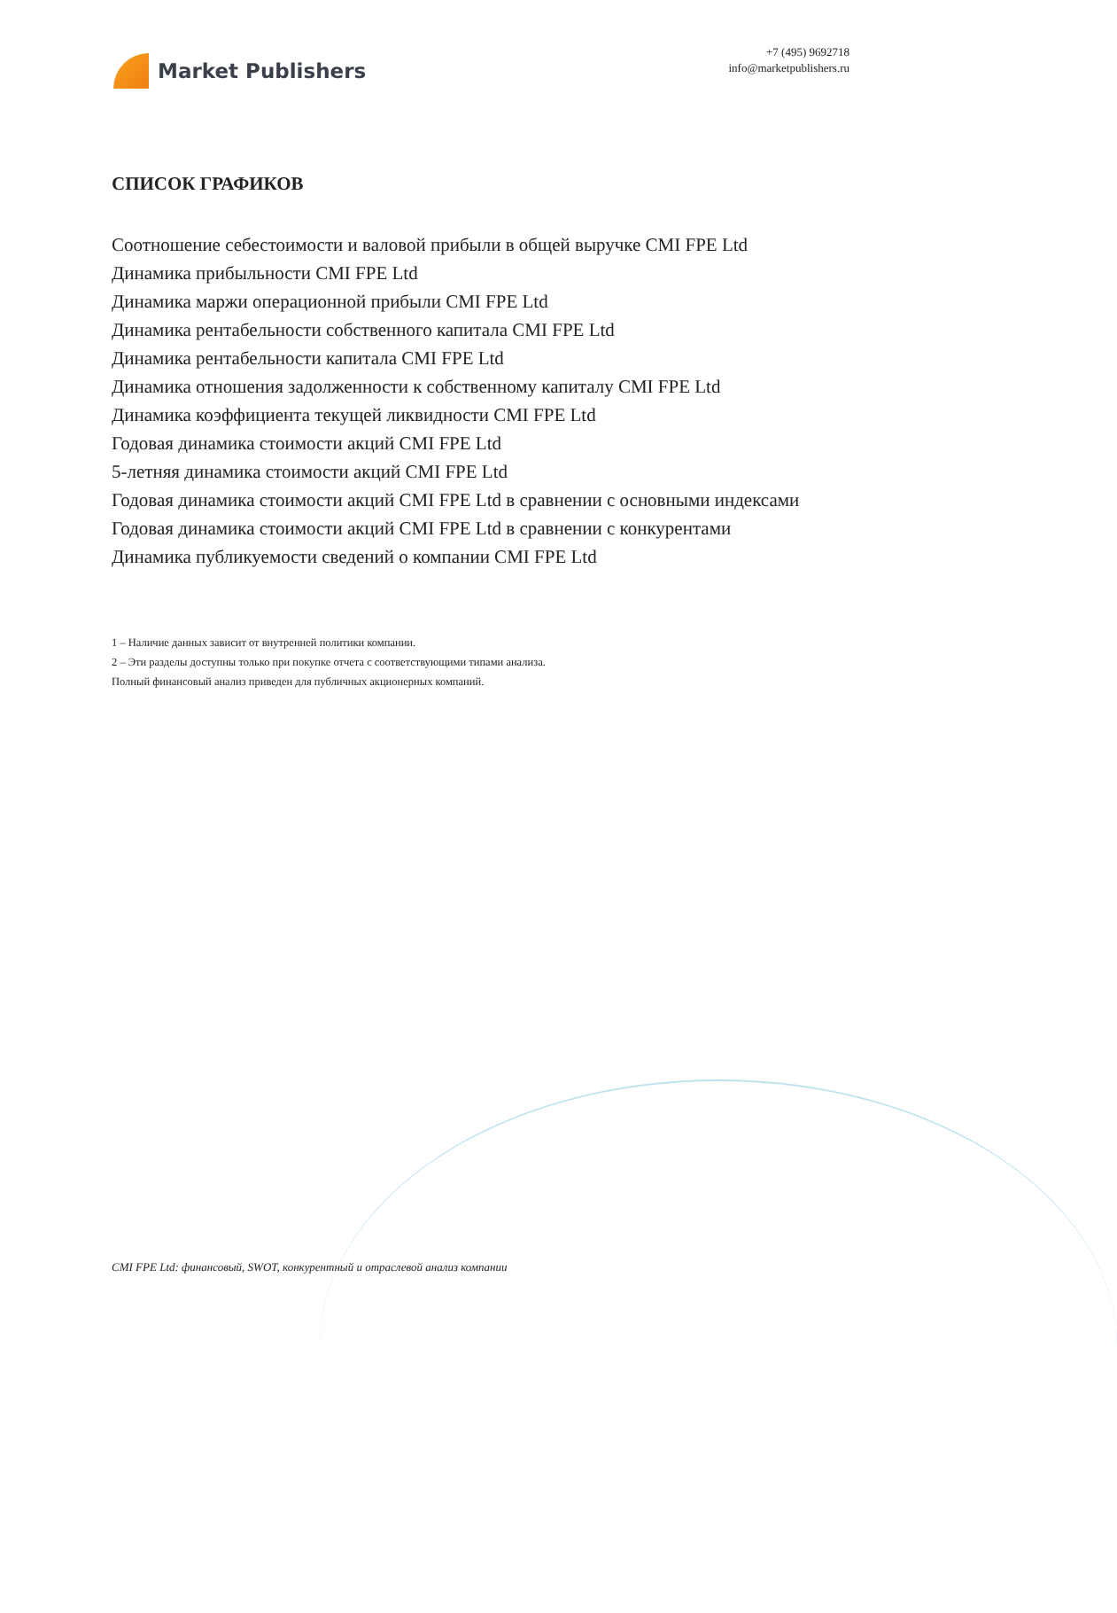Market Publishers
+7 (495) 9692718
info@marketpublishers.ru
СПИСОК ГРАФИКОВ
Соотношение себестоимости и валовой прибыли в общей выручке CMI FPE Ltd
Динамика прибыльности CMI FPE Ltd
Динамика маржи операционной прибыли CMI FPE Ltd
Динамика рентабельности собственного капитала CMI FPE Ltd
Динамика рентабельности капитала CMI FPE Ltd
Динамика отношения задолженности к собственному капиталу CMI FPE Ltd
Динамика коэффициента текущей ликвидности CMI FPE Ltd
Годовая динамика стоимости акций CMI FPE Ltd
5-летняя динамика стоимости акций CMI FPE Ltd
Годовая динамика стоимости акций CMI FPE Ltd в сравнении с основными индексами
Годовая динамика стоимости акций CMI FPE Ltd в сравнении с конкурентами
Динамика публикуемости сведений о компании CMI FPE Ltd
1 – Наличие данных зависит от внутренней политики компании.
2 – Эти разделы доступны только при покупке отчета с соответствующими типами анализа.
Полный финансовый анализ приведен для публичных акционерных компаний.
CMI FPE Ltd: финансовый, SWOT, конкурентный и отраслевой анализ компании